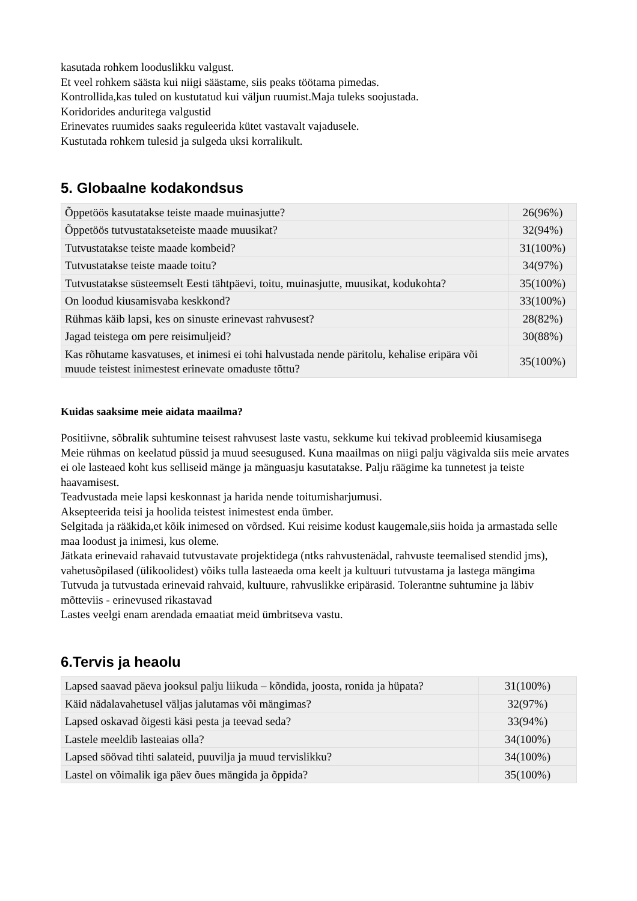kasutada rohkem looduslikku valgust.
Et veel rohkem säästa kui niigi säästame, siis peaks töötama pimedas.
Kontrollida,kas tuled on kustutatud kui väljun ruumist.Maja tuleks soojustada.
Koridorides anduritega valgustid
Erinevates ruumides saaks reguleerida kütet vastavalt vajadusele.
Kustutada rohkem tulesid ja sulgeda uksi korralikult.
5. Globaalne kodakondsus
| Õppetöös kasutatakse teiste maade muinasjutte? | 26(96%) |
| Õppetöös tutvustatakseteiste maade muusikat? | 32(94%) |
| Tutvustatakse teiste maade kombeid? | 31(100%) |
| Tutvustatakse teiste maade toitu? | 34(97%) |
| Tutvustatakse süsteemselt Eesti tähtpäevi, toitu, muinasjutte, muusikat, kodukohta? | 35(100%) |
| On loodud kiusamisvaba keskkond? | 33(100%) |
| Rühmas käib lapsi, kes on sinuste erinevast rahvusest? | 28(82%) |
| Jagad teistega om pere reisimuljeid? | 30(88%) |
| Kas rõhutame kasvatuses, et inimesi ei tohi halvustada nende päritolu, kehalise eripära või muude teistest inimestest erinevate omaduste tõttu? | 35(100%) |
Kuidas saaksime meie aidata maailma?
Positiivne, sõbralik suhtumine teisest rahvusest laste vastu, sekkume kui tekivad probleemid kiusamisega
Meie rühmas on keelatud püssid ja muud seesugused. Kuna maailmas on niigi palju vägivalda siis meie arvates ei ole lasteaed koht kus selliseid mänge ja mänguasju kasutatakse. Palju räägime ka tunnetest ja teiste haavamisest.
Teadvustada meie lapsi keskonnast ja harida nende toitumisharjumusi.
Aksepteerida teisi ja hoolida teistest inimestest enda ümber.
Selgitada ja rääkida,et kõik inimesed on võrdsed. Kui reisime kodust kaugemale,siis hoida ja armastada selle maa loodust ja inimesi, kus oleme.
Jätkata erinevaid rahavaid tutvustavate projektidega (ntks rahvustenädal, rahvuste teemalised stendid jms), vahetusõpilased (ülikoolidest) võiks tulla lasteaeda oma keelt ja kultuuri tutvustama ja lastega mängima
Tutvuda ja tutvustada erinevaid rahvaid, kultuure, rahvuslikke eripärasid. Tolerantne suhtumine ja läbiv mõtteviis - erinevused rikastavad
Lastes veelgi enam arendada emaatiat meid ümbritseva vastu.
6.Tervis ja heaolu
| Lapsed saavad päeva jooksul palju liikuda – kõndida, joosta, ronida ja hüpata? | 31(100%) |
| Käid nädalavahetusel väljas jalutamas või mängimas? | 32(97%) |
| Lapsed oskavad õigesti käsi pesta ja teevad seda? | 33(94%) |
| Lastele meeldib lasteaias olla? | 34(100%) |
| Lapsed söövad tihti salateid, puuvilja ja muud tervislikku? | 34(100%) |
| Lastel on võimalik iga päev õues mängida ja õppida? | 35(100%) |